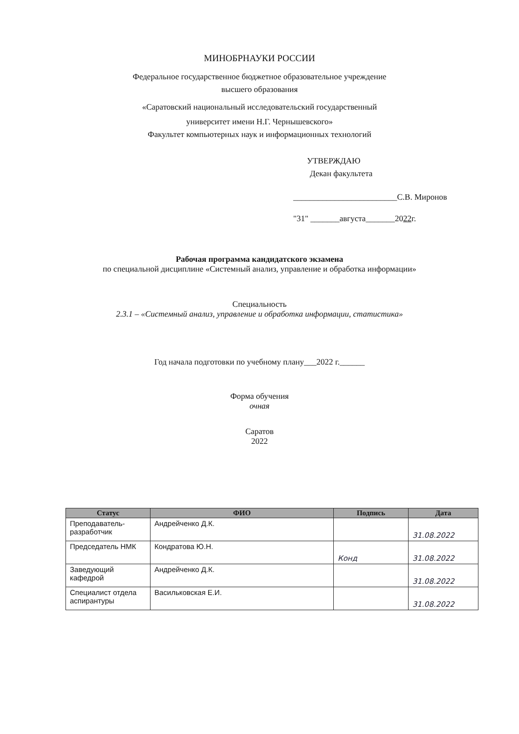МИНОБРНАУКИ РОССИИ
Федеральное государственное бюджетное образовательное учреждение
высшего образования
«Саратовский национальный исследовательский государственный
университет имени Н.Г. Чернышевского»
Факультет компьютерных наук и информационных технологий
УТВЕРЖДАЮ
Декан факультета
_________________________С.В. Миронов
"31" _______августа_______2022г.
Рабочая программа кандидатского экзамена
по специальной дисциплине «Системный анализ, управление и обработка информации»
Специальность
2.3.1 – «Системный анализ, управление и обработка информации, статистика»
Год начала подготовки по учебному плану___2022 г.______
Форма обучения
очная
Саратов
2022
| Статус | ФИО | Подпись | Дата |
| --- | --- | --- | --- |
| Преподаватель-разработчик | Андрейченко Д.К. | | 31.08.2022 |
| Председатель НМК | Кондратова Ю.Н. | Конд | 31.08.2022 |
| Заведующий кафедрой | Андрейченко Д.К. | | 31.08.2022 |
| Специалист отдела аспирантуры | Васильковская Е.И. | | 31.08.2022 |